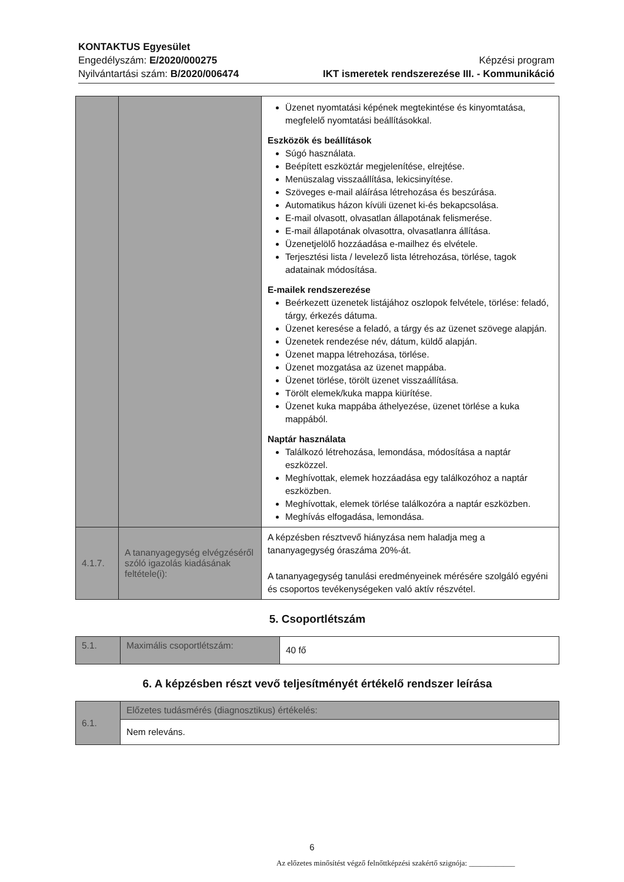KONTAKTUS Egyesület
Engedélyszám: E/2020/000275
Nyilvántartási szám: B/2020/006474
Képzési program
IKT ismeretek rendszerezése III. - Kommunikáció
| | | Üzenet nyomtatási képének megtekintése és kinyomtatása, megfelelő nyomtatási beállításokkal. Eszközök és beállítások Súgó használata. Beépített eszköztár megjelenítése, elrejtése. Menüszalag visszaállítása, lekicsinyítése. Szöveges e-mail aláírása létrehozása és beszúrása. Automatikus házon kívüli üzenet ki-és bekapcsolása. E-mail olvasott, olvasatlan állapotának felismerése. E-mail állapotának olvasottra, olvasatlanra állítása. Üzenetjelölő hozzáadása e-mailhez és elvétele. Terjesztési lista / levelező lista létrehozása, törlése, tagok adatainak módosítása. E-mailek rendszerezése Beérkezett üzenetek listájához oszlopok felvétele, törlése: feladó, tárgy, érkezés dátuma. Üzenet keresése a feladó, a tárgy és az üzenet szövege alapján. Üzenetek rendezése név, dátum, küldő alapján. Üzenet mappa létrehozása, törlése. Üzenet mozgatása az üzenet mappába. Üzenet törlése, törölt üzenet visszaállítása. Törölt elemek/kuka mappa kiürítése. Üzenet kuka mappába áthelyezése, üzenet törlése a kuka mappából. Naptár használata Találkozó létrehozása, lemondása, módosítása a naptár eszközzel. Meghívottak, elemek hozzáadása egy találkozóhoz a naptár eszközben. Meghívottak, elemek törlése találkozóra a naptár eszközben. Meghívás elfogadása, lemondása. |
| 4.1.7. | A tananyagegység elvégzéséről szóló igazolás kiadásának feltétele(i): | A képzésben résztvevő hiányzása nem haladja meg a tananyagegység óraszáma 20%-át. A tananyagegység tanulási eredményeinek mérésére szolgáló egyéni és csoportos tevékenységeken való aktív részvétel. |
5. Csoportlétszám
| 5.1. | Maximális csoportlétszám: | 40 fő |
6. A képzésben részt vevő teljesítményét értékelő rendszer leírása
| 6.1. | Előzetes tudásmérés (diagnosztikus) értékelés: |
| | Nem releváns. |
6
Az előzetes minősítést végző felnőttképzési szakértő szignója: ____________